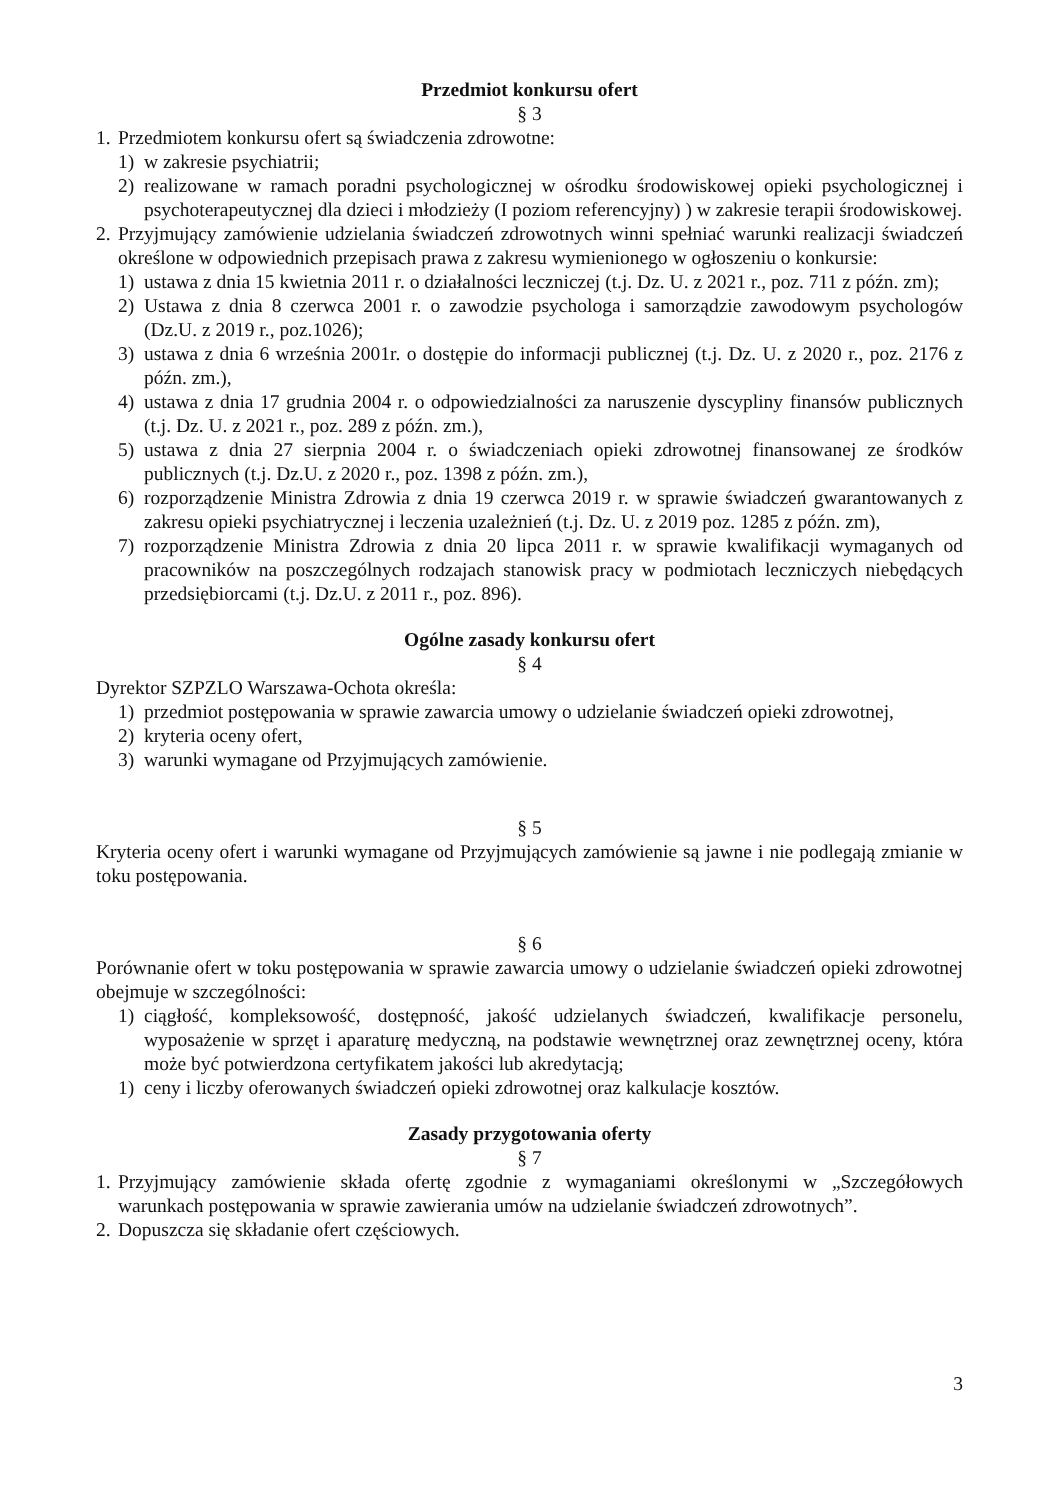Przedmiot konkursu ofert
§ 3
1.
Przedmiotem konkursu ofert są świadczenia zdrowotne:
1) w zakresie psychiatrii;
2) realizowane w ramach poradni psychologicznej w ośrodku środowiskowej opieki psychologicznej i psychoterapeutycznej dla dzieci i młodzieży (I poziom referencyjny) ) w zakresie terapii środowiskowej.
2.
Przyjmujący zamówienie udzielania świadczeń zdrowotnych winni spełniać warunki realizacji świadczeń określone w odpowiednich przepisach prawa z zakresu wymienionego w ogłoszeniu o konkursie:
1) ustawa z dnia 15 kwietnia 2011 r. o działalności leczniczej (t.j. Dz. U. z 2021 r., poz. 711 z późn. zm);
2) Ustawa z dnia 8 czerwca 2001 r. o zawodzie psychologa i samorządzie zawodowym psychologów (Dz.U. z 2019 r., poz.1026);
3) ustawa z dnia 6 września 2001r. o dostępie do informacji publicznej (t.j. Dz. U. z 2020 r., poz. 2176 z późn. zm.),
4) ustawa z dnia 17 grudnia 2004 r. o odpowiedzialności za naruszenie dyscypliny finansów publicznych (t.j. Dz. U. z 2021 r., poz. 289 z późn. zm.),
5) ustawa z dnia 27 sierpnia 2004 r. o świadczeniach opieki zdrowotnej finansowanej ze środków publicznych (t.j. Dz.U. z 2020 r., poz. 1398 z późn. zm.),
6) rozporządzenie Ministra Zdrowia z dnia 19 czerwca 2019 r. w sprawie świadczeń gwarantowanych z zakresu opieki psychiatrycznej i leczenia uzależnień (t.j. Dz. U. z 2019 poz. 1285 z późn. zm),
7) rozporządzenie Ministra Zdrowia z dnia 20 lipca 2011 r. w sprawie kwalifikacji wymaganych od pracowników na poszczególnych rodzajach stanowisk pracy w podmiotach leczniczych niebędących przedsiębiorcami (t.j. Dz.U. z 2011 r., poz. 896).
Ogólne zasady konkursu ofert
§ 4
Dyrektor SZPZLO Warszawa-Ochota określa:
1) przedmiot postępowania w sprawie zawarcia umowy o udzielanie świadczeń opieki zdrowotnej,
2) kryteria oceny ofert,
3) warunki wymagane od Przyjmujących zamówienie.
§ 5
Kryteria oceny ofert i warunki wymagane od Przyjmujących zamówienie są jawne i nie podlegają zmianie w toku postępowania.
§ 6
Porównanie ofert w toku postępowania w sprawie zawarcia umowy o udzielanie świadczeń opieki zdrowotnej obejmuje w szczególności:
1) ciągłość, kompleksowość, dostępność, jakość udzielanych świadczeń, kwalifikacje personelu, wyposażenie w sprzęt i aparaturę medyczną, na podstawie wewnętrznej oraz zewnętrznej oceny, która może być potwierdzona certyfikatem jakości lub akredytacją;
1) ceny i liczby oferowanych świadczeń opieki zdrowotnej oraz kalkulacje kosztów.
Zasady przygotowania oferty
§ 7
1.
Przyjmujący zamówienie składa ofertę zgodnie z wymaganiami określonymi w „Szczegółowych warunkach postępowania w sprawie zawierania umów na udzielanie świadczeń zdrowotnych”.
2.
Dopuszcza się składanie ofert częściowych.
3